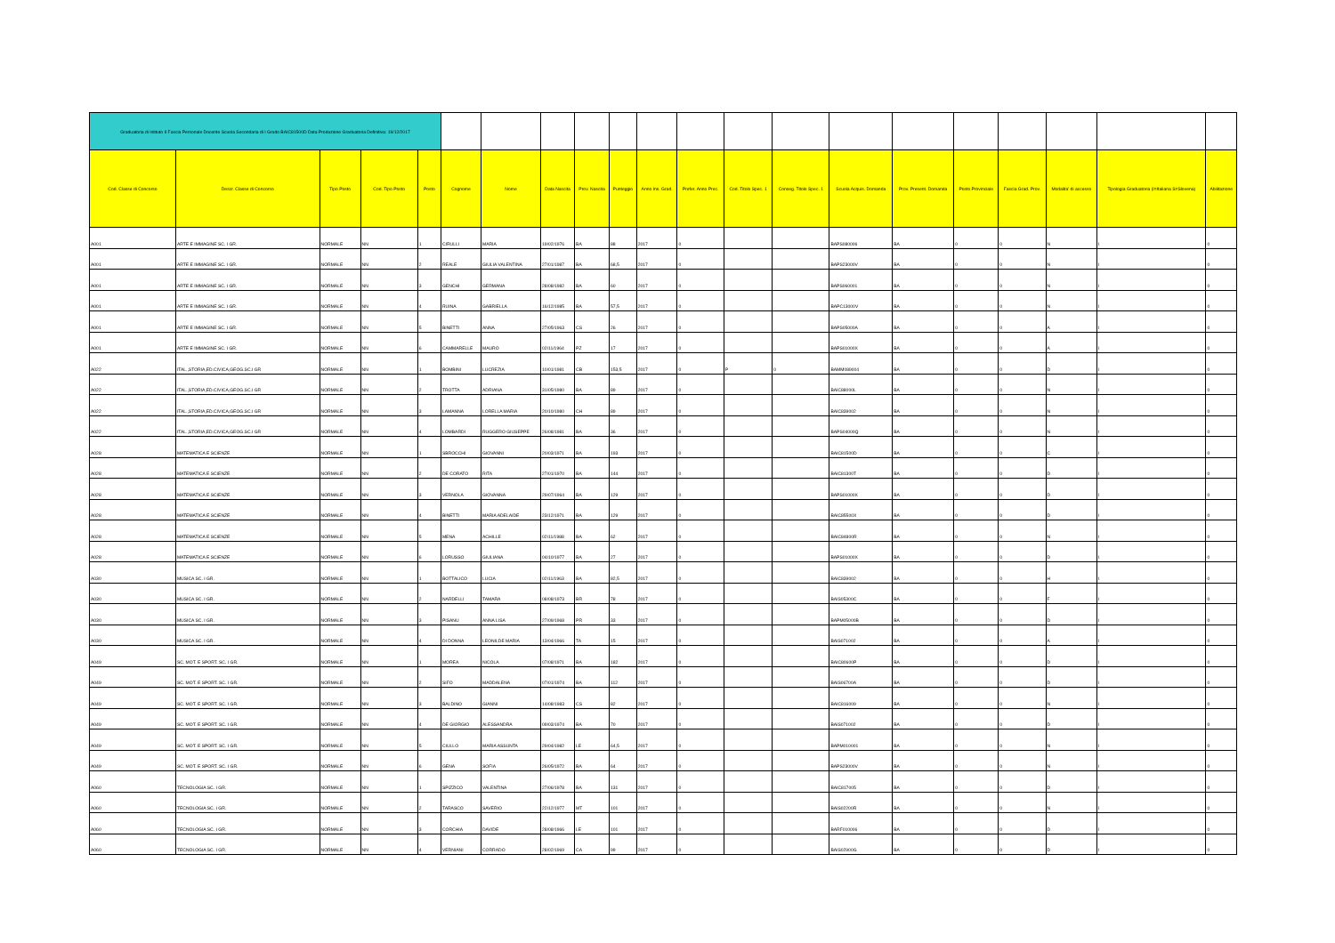| Graduatoria di Istituto II Fascia Personale Docente Scuola Secondaria di I Grado BAIC81500D Data Produzione Graduatoria Definitiva: 19/12/2017 | | | | | | | | | | | | | | | | | | | | |
| Cod. Classe di Concorso | Descr. Classe di Concorso | Tipo Posto | Cod. Tipo Posto | Posto | Cognome | Nome | Data Nascita | Prov. Nascita | Punteggio | Anno Ins. Grad. | Prefer. Anno Prec. | Cod. Titolo Spec. 1 | Conseg. Titolo Spec. 1 | Scuola Acquis. Domanda | Prov. Present. Domanda | Posto Provinciale | Fascia Grad. Prov. | Modalita' di accesso | Tipologia Graduatoria (I=Italiana S=Slovena) | Abilitazione |
| A001 | ARTE E IMMAGINE SC. I GR. | NORMALE | NN | 1 | CIRULLI | MARIA | 19/02/1976 | BA | 88 | 2017 | 0 | | | BAPS080006 | BA | 0 | 0 | N | I | 0 |
| A001 | ARTE E IMMAGINE SC. I GR. | NORMALE | NN | 2 | REALE | GIULIA VALENTINA | 27/01/1987 | BA | 68,5 | 2017 | 0 | | | BAPS23000V | BA | 0 | 0 | N | I | 0 |
| A001 | ARTE E IMMAGINE SC. I GR. | NORMALE | NN | 3 | GENCHI | GERMANA | 28/08/1982 | BA | 60 | 2017 | 0 | | | BAPS060001 | BA | 0 | 0 | N | I | 0 |
| A001 | ARTE E IMMAGINE SC. I GR. | NORMALE | NN | 4 | RUINA | GABRIELLA | 16/12/1985 | BA | 57,5 | 2017 | 0 | | | BAPC13000V | BA | 0 | 0 | N | I | 0 |
| A001 | ARTE E IMMAGINE SC. I GR. | NORMALE | NN | 5 | BINETTI | ANNA | 27/05/1963 | CS | 26 | 2017 | 0 | | | BAPS05000A | BA | 0 | 0 | A | I | 0 |
| A001 | ARTE E IMMAGINE SC. I GR. | NORMALE | NN | 6 | CAMMARELLE | MAURO | 02/11/1964 | PZ | 17 | 2017 | 0 | | | BAPS01000X | BA | 0 | 0 | A | I | 0 |
| A022 | ITAL.,STORIA,ED.CIVICA,GEOG.SC.I GR | NORMALE | NN | 1 | BOMBINI | LUCREZIA | 10/01/1981 | CB | 153,5 | 2017 | 0 | P | 0 | BAMM089004 | BA | 0 | 0 | D | I | 0 |
| A022 | ITAL.,STORIA,ED.CIVICA,GEOG.SC.I GR | NORMALE | NN | 2 | TROTTA | ADRIANA | 31/05/1980 | BA | 89 | 2017 | 0 | | | BAIC88000L | BA | 0 | 0 | N | I | 0 |
| A022 | ITAL.,STORIA,ED.CIVICA,GEOG.SC.I GR | NORMALE | NN | 3 | LAMANNA | LORELLA MARIA | 20/10/1980 | CH | 89 | 2017 | 0 | | | BAIC839002 | BA | 0 | 0 | N | I | 0 |
| A022 | ITAL.,STORIA,ED.CIVICA,GEOG.SC.I GR | NORMALE | NN | 4 | LOMBARDI | RUGGERO GIUSEPPE | 26/08/1981 | BA | 36 | 2017 | 0 | | | BAPS04000Q | BA | 0 | 0 | N | I | 0 |
| A028 | MATEMATICA E SCIENZE | NORMALE | NN | 1 | SBROCCHI | GIOVANNI | 20/03/1971 | BA | 193 | 2017 | 0 | | | BAIC81500D | BA | 0 | 0 | C | I | 0 |
| A028 | MATEMATICA E SCIENZE | NORMALE | NN | 2 | DE CORATO | RITA | 27/01/1970 | BA | 144 | 2017 | 0 | | | BAIC81300T | BA | 0 | 0 | D | I | 0 |
| A028 | MATEMATICA E SCIENZE | NORMALE | NN | 3 | VERNOLA | GIOVANNA | 29/07/1964 | BA | 129 | 2017 | 0 | | | BAPS01000X | BA | 0 | 0 | D | I | 0 |
| A028 | MATEMATICA E SCIENZE | NORMALE | NN | 4 | BINETTI | MARIA ADELAIDE | 23/12/1971 | BA | 129 | 2017 | 0 | | | BAIC85500X | BA | 0 | 0 | D | I | 0 |
| A028 | MATEMATICA E SCIENZE | NORMALE | NN | 5 | MENA | ACHILLE | 02/11/1988 | BA | 62 | 2017 | 0 | | | BAIC84800R | BA | 0 | 0 | N | I | 0 |
| A028 | MATEMATICA E SCIENZE | NORMALE | NN | 6 | LORUSSO | GIULIANA | 04/10/1977 | BA | 27 | 2017 | 0 | | | BAPS01000X | BA | 0 | 0 | D | I | 0 |
| A030 | MUSICA SC. I GR. | NORMALE | NN | 1 | BOTTALICO | LUCIA | 02/11/1963 | BA | 82,5 | 2017 | 0 | | | BAIC839002 | BA | 0 | 0 | H | I | 0 |
| A030 | MUSICA SC. I GR. | NORMALE | NN | 2 | NARDELLI | TAMARA | 08/08/1973 | BR | 78 | 2017 | 0 | | | BAIS05300C | BA | 0 | 0 | F | I | 0 |
| A030 | MUSICA SC. I GR. | NORMALE | NN | 3 | PISANU | ANNA LISA | 27/09/1968 | PR | 33 | 2017 | 0 | | | BAPM05000B | BA | 0 | 0 | D | I | 0 |
| A030 | MUSICA SC. I GR. | NORMALE | NN | 4 | DI DONNA | LEONILDE MARIA | 13/04/1966 | TA | 15 | 2017 | 0 | | | BAIS071002 | BA | 0 | 0 | A | I | 0 |
| A049 | SC. MOT. E SPORT. SC. I GR. | NORMALE | NN | 1 | MOREA | NICOLA | 07/08/1971 | BA | 182 | 2017 | 0 | | | BAIC80600P | BA | 0 | 0 | D | I | 0 |
| A049 | SC. MOT. E SPORT. SC. I GR. | NORMALE | NN | 2 | SIFO | MADDALENA | 07/01/1974 | BA | 112 | 2017 | 0 | | | BAIS06700A | BA | 0 | 0 | D | I | 0 |
| A049 | SC. MOT. E SPORT. SC. I GR. | NORMALE | NN | 3 | BALDINO | GIANNI | 14/08/1983 | CS | 82 | 2017 | 0 | | | BAIC816009 | BA | 0 | 0 | N | I | 0 |
| A049 | SC. MOT. E SPORT. SC. I GR. | NORMALE | NN | 4 | DE GIORGIO | ALESSANDRA | 09/03/1974 | BA | 70 | 2017 | 0 | | | BAIS071002 | BA | 0 | 0 | D | I | 0 |
| A049 | SC. MOT. E SPORT. SC. I GR. | NORMALE | NN | 5 | CIULLO | MARIA ASSUNTA | 29/04/1982 | LE | 64,5 | 2017 | 0 | | | BAPM010001 | BA | 0 | 0 | N | I | 0 |
| A049 | SC. MOT. E SPORT. SC. I GR. | NORMALE | NN | 6 | GENA | SOFIA | 26/05/1972 | BA | 64 | 2017 | 0 | | | BAPS23000V | BA | 0 | 0 | N | I | 0 |
| A060 | TECNOLOGIA SC. I GR. | NORMALE | NN | 1 | SPIZZICO | VALENTINA | 27/06/1978 | BA | 131 | 2017 | 0 | | | BAIC817005 | BA | 0 | 0 | D | I | 0 |
| A060 | TECNOLOGIA SC. I GR. | NORMALE | NN | 2 | TARASCO | SAVERIO | 22/12/1977 | MT | 101 | 2017 | 0 | | | BAIS02200R | BA | 0 | 0 | N | I | 0 |
| A060 | TECNOLOGIA SC. I GR. | NORMALE | NN | 3 | CORCHIA | DAVIDE | 28/08/1966 | LE | 101 | 2017 | 0 | | | BARF010006 | BA | 0 | 0 | D | I | 0 |
| A060 | TECNOLOGIA SC. I GR. | NORMALE | NN | 4 | VERNIANI | CORRADO | 28/02/1969 | CA | 99 | 2017 | 0 | | | BAIS02900G | BA | 0 | 0 | D | I | 0 |